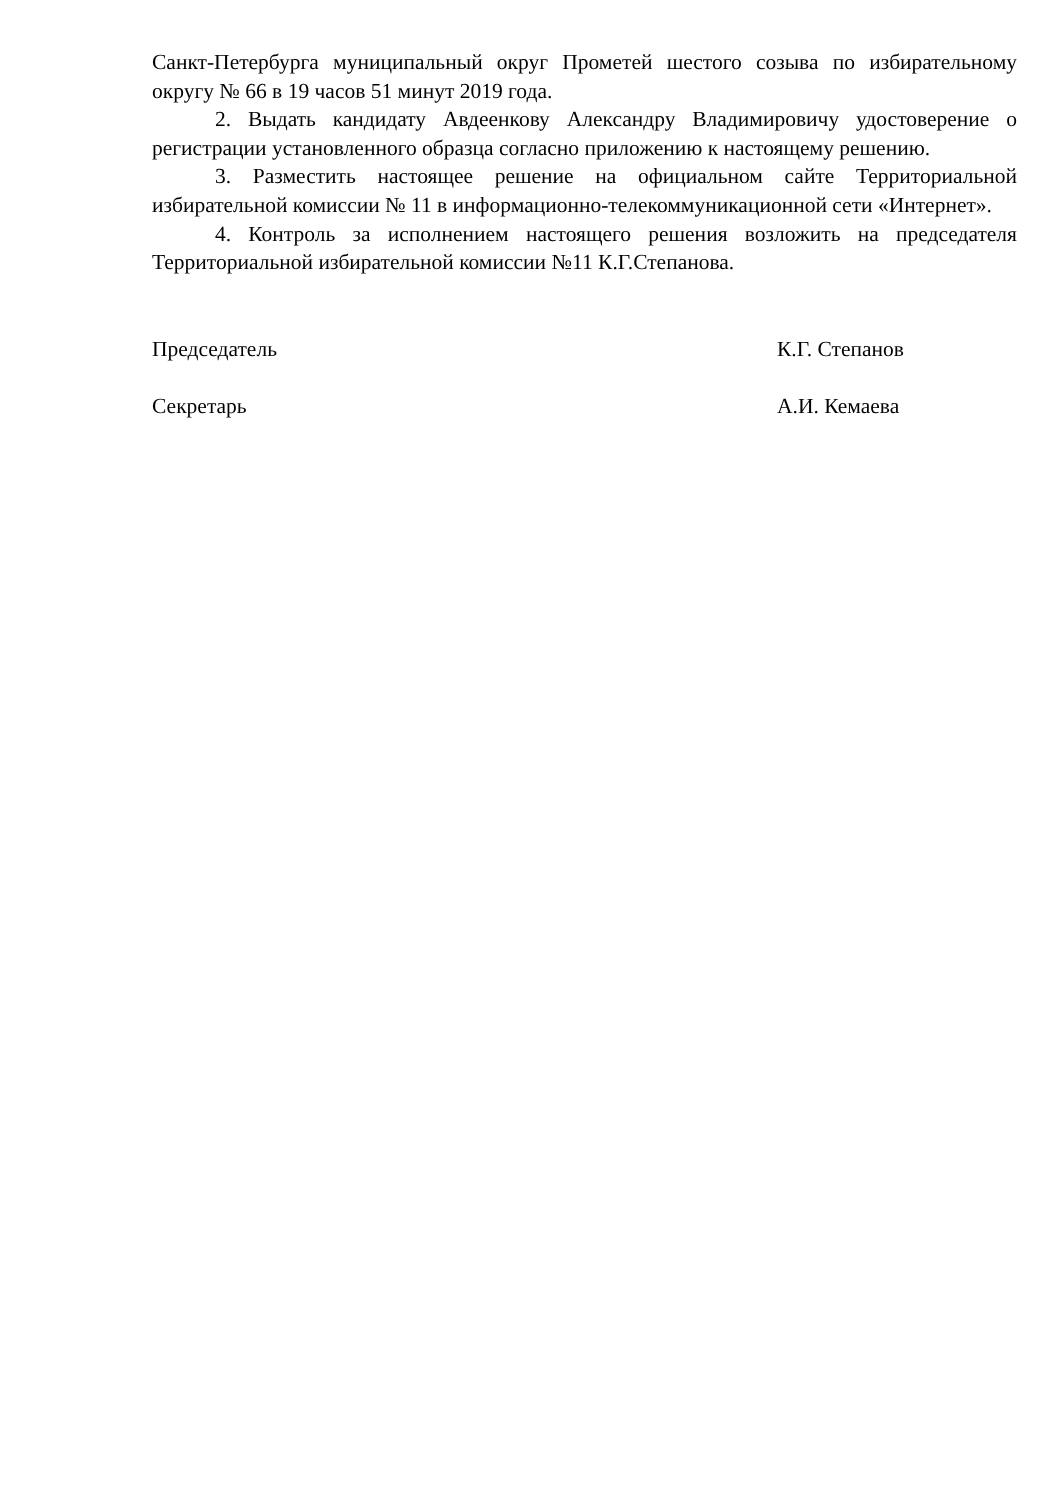Санкт-Петербурга муниципальный округ Прометей шестого созыва по избирательному округу № 66 в 19 часов 51 минут 2019 года.
2. Выдать кандидату Авдеенкову Александру Владимировичу удостоверение о регистрации установленного образца согласно приложению к настоящему решению.
3. Разместить настоящее решение на официальном сайте Территориальной избирательной комиссии № 11 в информационно-телекоммуникационной сети «Интернет».
4. Контроль за исполнением настоящего решения возложить на председателя Территориальной избирательной комиссии №11 К.Г.Степанова.
Председатель К.Г. Степанов
Секретарь А.И. Кемаева